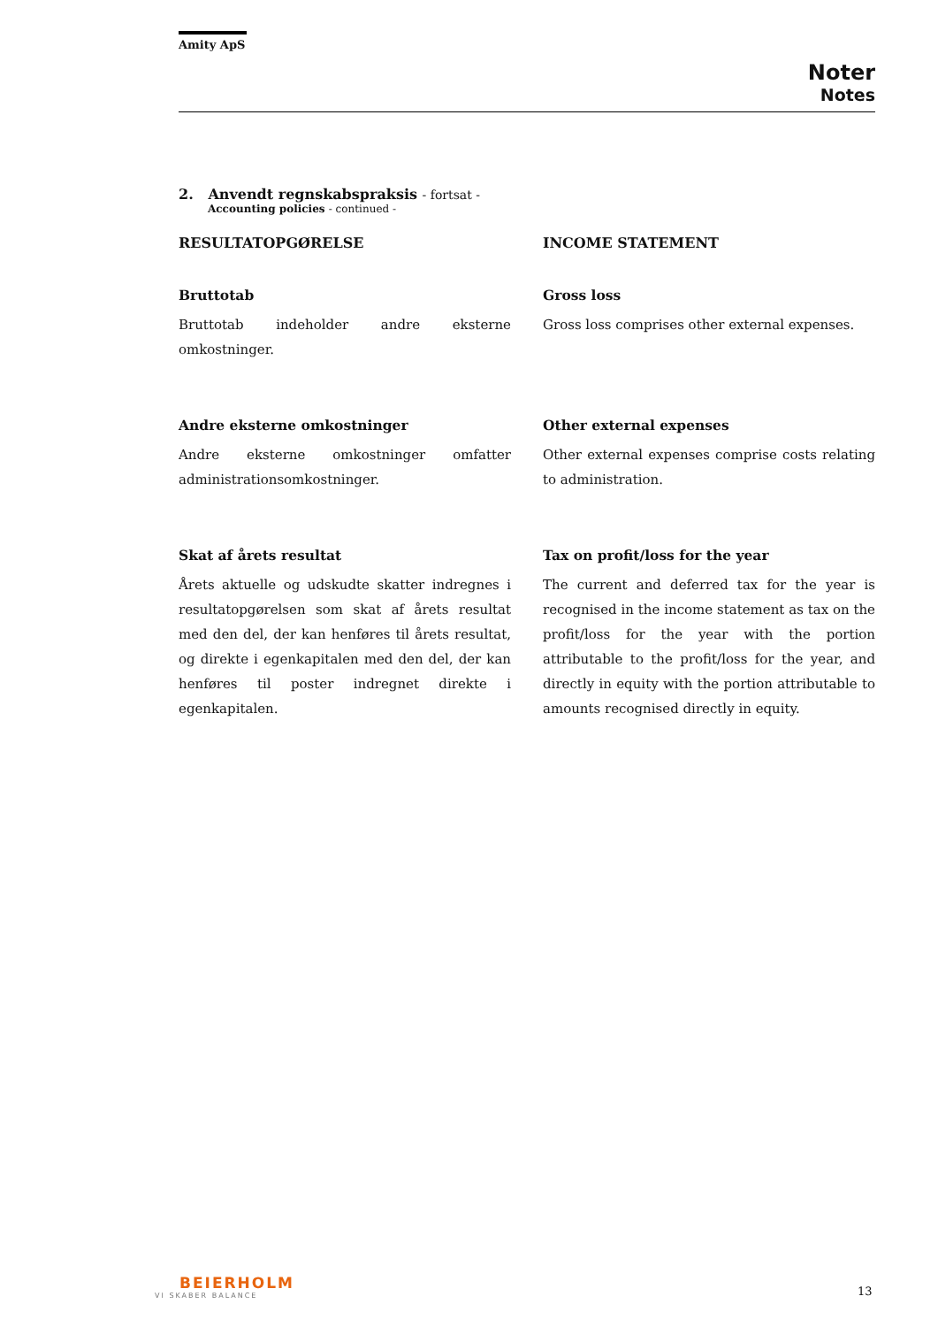Amity ApS
Noter
Notes
2. Anvendt regnskabspraksis - fortsat -
Accounting policies - continued -
RESULTATOPGØRELSE
Bruttotab
Bruttotab indeholder andre eksterne omkostninger.
Andre eksterne omkostninger
Andre eksterne omkostninger omfatter administrationsomkostninger.
Skat af årets resultat
Årets aktuelle og udskudte skatter indregnes i resultatopgørelsen som skat af årets resultat med den del, der kan henføres til årets resultat, og direkte i egenkapitalen med den del, der kan henføres til poster indregnet direkte i egenkapitalen.
INCOME STATEMENT
Gross loss
Gross loss comprises other external expenses.
Other external expenses
Other external expenses comprise costs relating to administration.
Tax on profit/loss for the year
The current and deferred tax for the year is recognised in the income statement as tax on the profit/loss for the year with the portion attributable to the profit/loss for the year, and directly in equity with the portion attributable to amounts recognised directly in equity.
BEIERHOLM
VI SKABER BALANCE
13